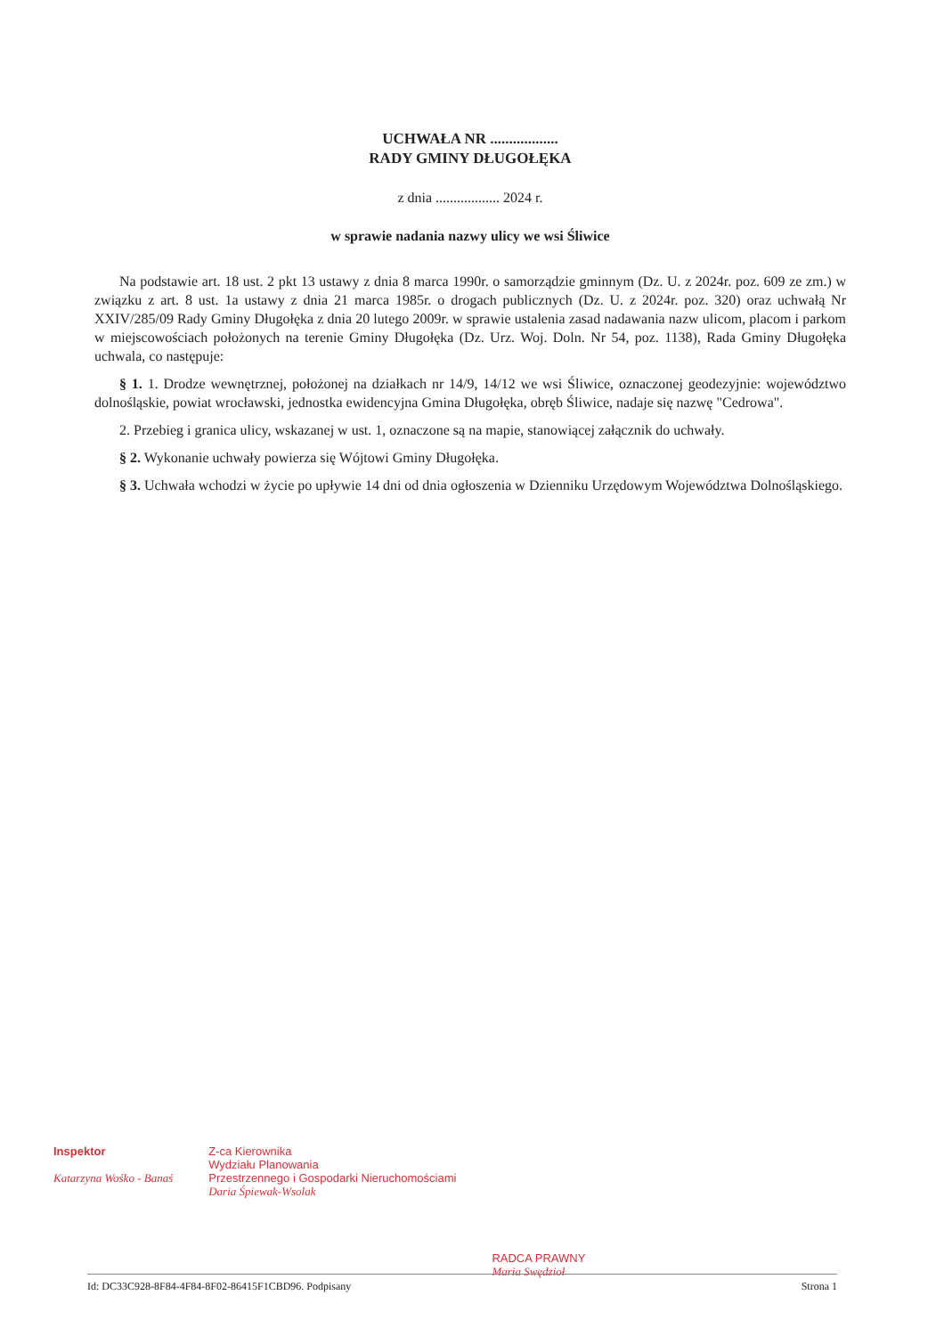UCHWAŁA NR ..................
RADY GMINY DŁUGOŁĘKA
z dnia .................. 2024 r.
w sprawie nadania nazwy ulicy we wsi Śliwice
Na podstawie art. 18 ust. 2 pkt 13 ustawy z dnia 8 marca 1990r. o samorządzie gminnym (Dz. U. z 2024r. poz. 609 ze zm.) w związku z art. 8 ust. 1a ustawy z dnia 21 marca 1985r. o drogach publicznych (Dz. U. z 2024r. poz. 320) oraz uchwałą Nr XXIV/285/09 Rady Gminy Długołęka z dnia 20 lutego 2009r. w sprawie ustalenia zasad nadawania nazw ulicom, placom i parkom w miejscowościach położonych na terenie Gminy Długołęka (Dz. Urz. Woj. Doln. Nr 54, poz. 1138), Rada Gminy Długołęka uchwala, co następuje:
§ 1. 1. Drodze wewnętrznej, położonej na działkach nr 14/9, 14/12 we wsi Śliwice, oznaczonej geodezyjnie: województwo dolnośląskie, powiat wrocławski, jednostka ewidencyjna Gmina Długołęka, obręb Śliwice, nadaje się nazwę "Cedrowa".
2. Przebieg i granica ulicy, wskazanej w ust. 1, oznaczone są na mapie, stanowiącej załącznik do uchwały.
§ 2. Wykonanie uchwały powierza się Wójtowi Gminy Długołęka.
§ 3. Uchwała wchodzi w życie po upływie 14 dni od dnia ogłoszenia w Dzienniku Urzędowym Województwa Dolnośląskiego.
Inspektor
Katarzyna Wośko - Banaś
Z-ca Kierownika
Wydziału Planowania
Przestrzennego i Gospodarki Nieruchomościami
Daria Śpiewak-Wsolak
RADCA PRAWNY
Maria Swędzioł
Id: DC33C928-8F84-4F84-8F02-86415F1CBD96. Podpisany Strona 1